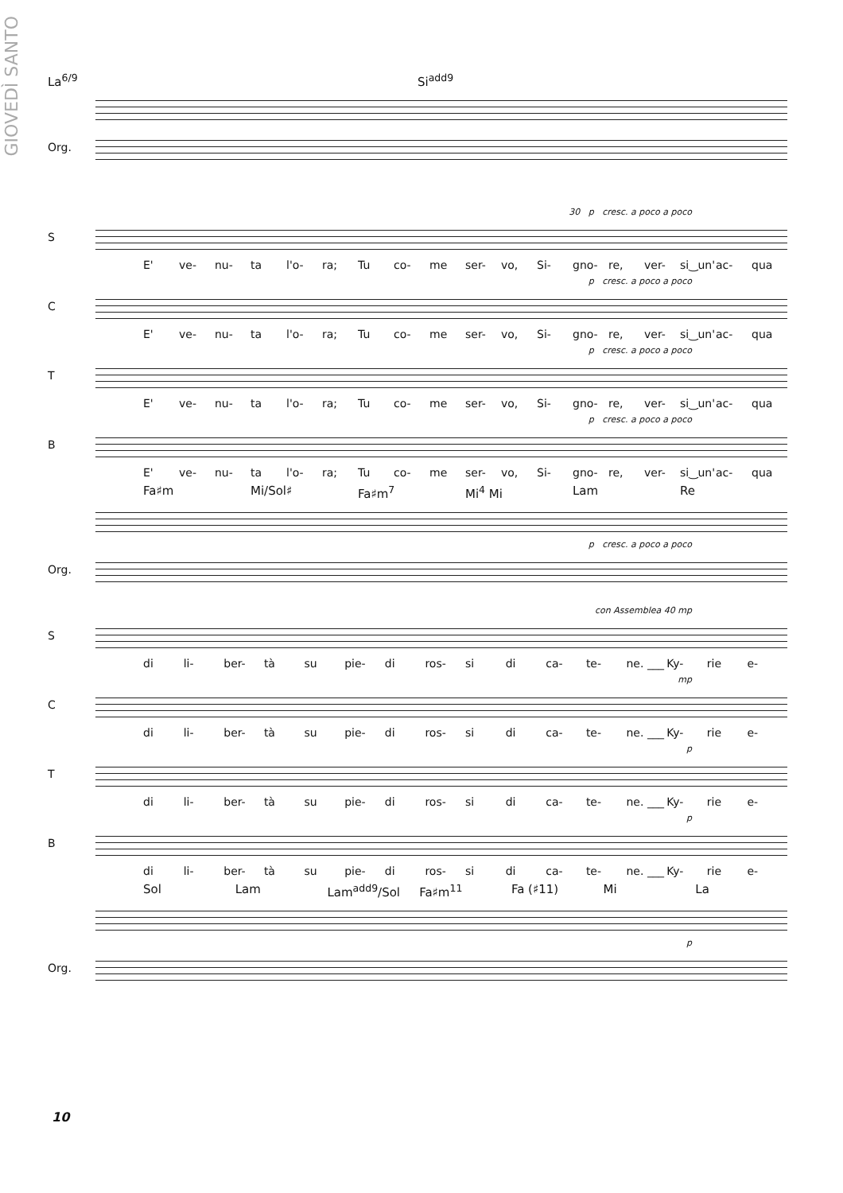GIOVEDÌ SANTO
La<sup>6/9</sup> Si<sup>add9</sup>
Org.
30 p cresc. a poco a poco
S
E' ve- nu- ta l'o- ra; Tu co- me ser- vo, Si- gno- re, ver- si‿un' ac- qua
p cresc. a poco a poco
C
E' ve- nu- ta l'o- ra; Tu co- me ser- vo, Si- gno- re, ver- si‿un' ac- qua
p cresc. a poco a poco
T
E' ve- nu- ta l'o- ra; Tu co- me ser- vo, Si- gno- re, ver- si‿un' ac- qua
p cresc. a poco a poco
B
E' ve- nu- ta l'o- ra; Tu co- me ser- vo, Si- gno- re, ver- si‿un' ac- qua
Fa♯m Mi/Sol♯ Fa♯m<sup>7</sup> Mi<sup>4</sup> Mi Lam Re
p cresc. a poco a poco
Org.
con Assemblea 40 mp
S
di li- ber- tà su pie- di ros- si di ca- te- ne. ___ Ky- rie e-
mp
C
di li- ber- tà su pie- di ros- si di ca- te- ne. ___ Ky- rie e-
p
T
di li- ber- tà su pie- di ros- si di ca- te- ne. ___ Ky- rie e-
p
B
di li- ber- tà su pie- di ros- si di ca- te- ne. ___ Ky- rie e-
Sol Lam Lam<sup>add9</sup>/Sol Fa♯m<sup>11</sup> Fa (♯11) Mi La
p
Org.
10